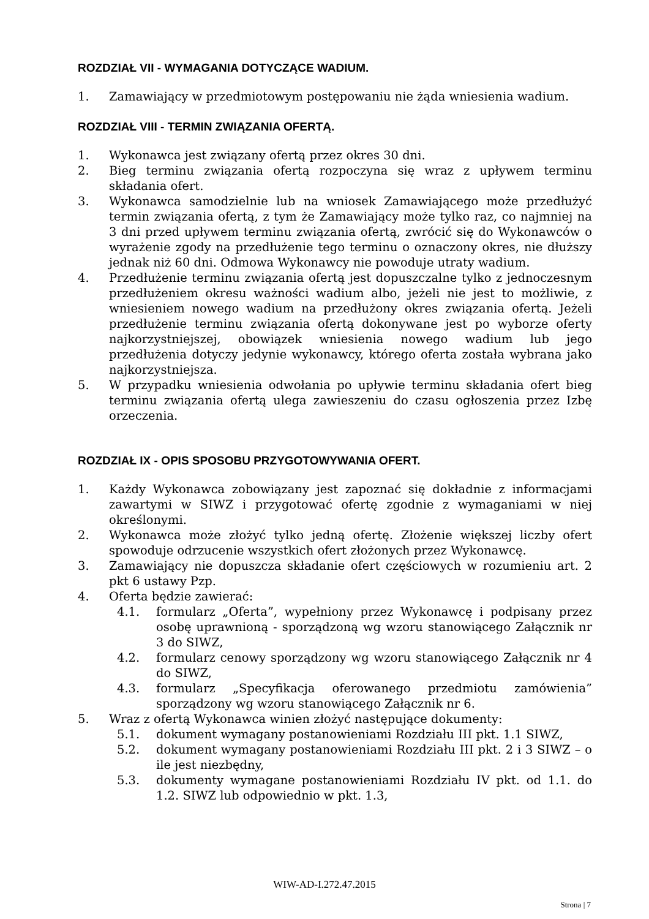ROZDZIAŁ VII - WYMAGANIA DOTYCZĄCE WADIUM.
1. Zamawiający w przedmiotowym postępowaniu nie żąda wniesienia wadium.
ROZDZIAŁ VIII - TERMIN ZWIĄZANIA OFERTĄ.
1. Wykonawca jest związany ofertą przez okres 30 dni.
2. Bieg terminu związania ofertą rozpoczyna się wraz z upływem terminu składania ofert.
3. Wykonawca samodzielnie lub na wniosek Zamawiającego może przedłużyć termin związania ofertą, z tym że Zamawiający może tylko raz, co najmniej na 3 dni przed upływem terminu związania ofertą, zwrócić się do Wykonawców o wyrażenie zgody na przedłużenie tego terminu o oznaczony okres, nie dłuższy jednak niż 60 dni. Odmowa Wykonawcy nie powoduje utraty wadium.
4. Przedłużenie terminu związania ofertą jest dopuszczalne tylko z jednoczesnym przedłużeniem okresu ważności wadium albo, jeżeli nie jest to możliwie, z wniesieniem nowego wadium na przedłużony okres związania ofertą. Jeżeli przedłużenie terminu związania ofertą dokonywane jest po wyborze oferty najkorzystniejszej, obowiązek wniesienia nowego wadium lub jego przedłużenia dotyczy jedynie wykonawcy, którego oferta została wybrana jako najkorzystniejsza.
5. W przypadku wniesienia odwołania po upływie terminu składania ofert bieg terminu związania ofertą ulega zawieszeniu do czasu ogłoszenia przez Izbę orzeczenia.
ROZDZIAŁ IX - OPIS SPOSOBU PRZYGOTOWYWANIA OFERT.
1. Każdy Wykonawca zobowiązany jest zapoznać się dokładnie z informacjami zawartymi w SIWZ i przygotować ofertę zgodnie z wymaganiami w niej określonymi.
2. Wykonawca może złożyć tylko jedną ofertę. Złożenie większej liczby ofert spowoduje odrzucenie wszystkich ofert złożonych przez Wykonawcę.
3. Zamawiający nie dopuszcza składanie ofert częściowych w rozumieniu art. 2 pkt 6 ustawy Pzp.
4. Oferta będzie zawierać:
4.1. formularz „Oferta”, wypełniony przez Wykonawcę i podpisany przez osobę uprawnioną - sporządzoną wg wzoru stanowiącego Załącznik nr 3 do SIWZ,
4.2. formularz cenowy sporządzony wg wzoru stanowiącego Załącznik nr 4 do SIWZ,
4.3. formularz „Specyfikacja oferowanego przedmiotu zamówienia” sporządzony wg wzoru stanowiącego Załącznik nr 6.
5. Wraz z ofertą Wykonawca winien złożyć następujące dokumenty:
5.1. dokument wymagany postanowieniami Rozdziału III pkt. 1.1 SIWZ,
5.2. dokument wymagany postanowieniami Rozdziału III pkt. 2 i 3 SIWZ – o ile jest niezbędny,
5.3. dokumenty wymagane postanowieniami Rozdziału IV pkt. od 1.1. do 1.2. SIWZ lub odpowiednio w pkt. 1.3,
WIW-AD-I.272.47.2015
Strona | 7